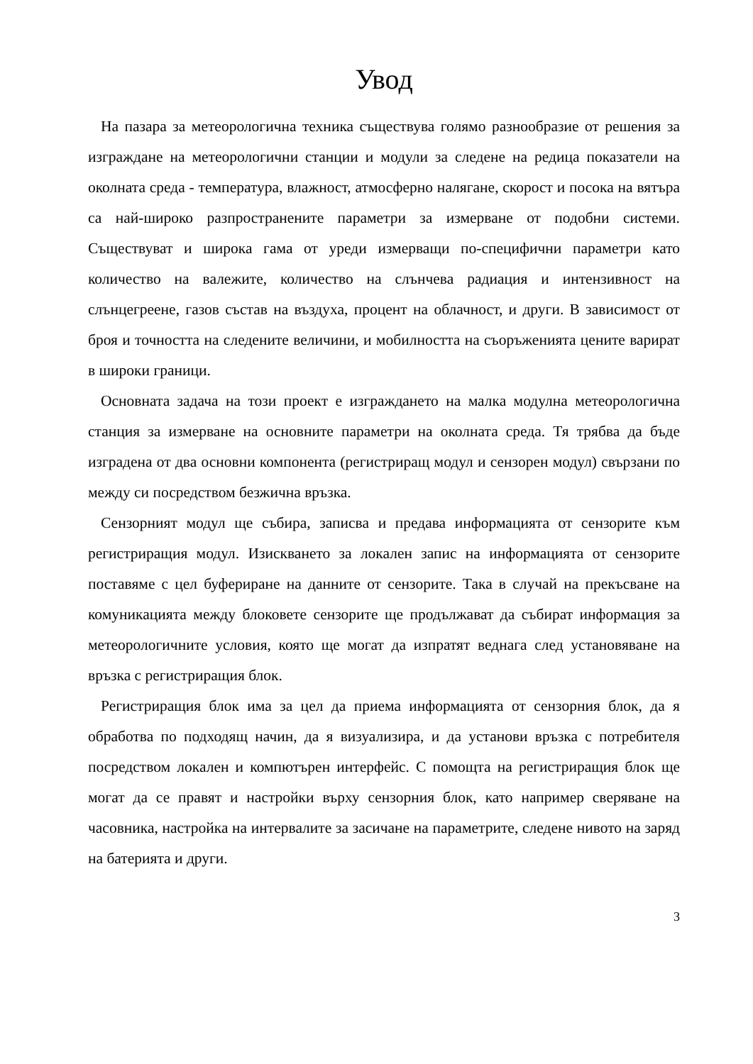Увод
На пазара за метеорологична техника съществува голямо разнообразие от решения за изграждане на метеорологични станции и модули за следене на редица показатели на околната среда - температура, влажност, атмосферно налягане, скорост и посока на вятъра са най-широко разпространените параметри за измерване от подобни системи. Съществуват и широка гама от уреди измерващи по-специфични параметри като количество на валежите, количество на слънчева радиация и интензивност на слънцегреене, газов състав на въздуха, процент на облачност, и други. В зависимост от броя и точността на следените величини, и мобилността на съоръженията цените варират в широки граници.
Основната задача на този проект е изграждането на малка модулна метеорологична станция за измерване на основните параметри на околната среда. Тя трябва да бъде изградена от два основни компонента (регистриращ модул и сензорен модул) свързани по между си посредством безжична връзка.
Сензорният модул ще събира, записва и предава информацията от сензорите към регистриращия модул. Изискването за локален запис на информацията от сензорите поставяме с цел буфериране на данните от сензорите. Така в случай на прекъсване на комуникацията между блоковете сензорите ще продължават да събират информация за метеорологичните условия, която ще могат да изпратят веднага след установяване на връзка с регистриращия блок.
Регистриращия блок има за цел да приема информацията от сензорния блок, да я обработва по подходящ начин, да я визуализира, и да установи връзка с потребителя посредством локален и компютърен интерфейс. С помощта на регистриращия блок ще могат да се правят и настройки върху сензорния блок, като например сверяване на часовника, настройка на интервалите за засичане на параметрите, следене нивото на заряд на батерията и други.
3